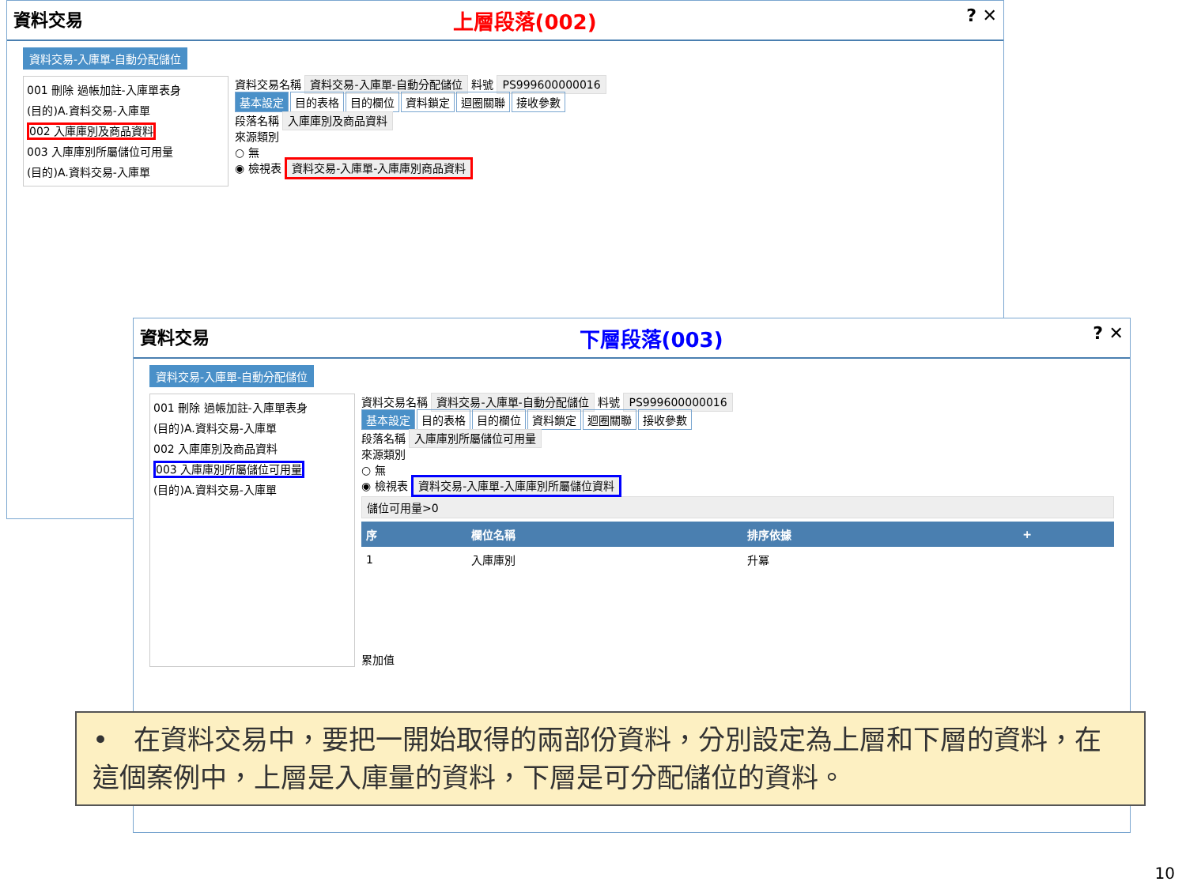資料交易 上層段落(002)? ✕
資料交易-入庫單-自動分配儲位
001 刪除 過帳加註-入庫單表身
(目的)A.資料交易-入庫單
002 入庫庫別及商品資料
003 入庫庫別所屬儲位可用量
(目的)A.資料交易-入庫單
資料交易名稱 資料交易-入庫單-自動分配儲位 料號 PS999600000016
基本設定 目的表格 目的欄位 資料鎖定 迴圈關聯 接收參數
段落名稱 入庫庫別及商品資料
來源類別
○ 無
◉ 檢視表 資料交易-入庫單-入庫庫別商品資料
資料交易 下層段落(003)? ✕
資料交易-入庫單-自動分配儲位
001 刪除 過帳加註-入庫單表身
(目的)A.資料交易-入庫單
002 入庫庫別及商品資料
003 入庫庫別所屬儲位可用量
(目的)A.資料交易-入庫單
資料交易名稱 資料交易-入庫單-自動分配儲位 料號 PS999600000016
基本設定 目的表格 目的欄位 資料鎖定 迴圈關聯 接收參數
段落名稱 入庫庫別所屬儲位可用量
來源類別
○ 無
◉ 檢視表 資料交易-入庫單-入庫庫別所屬儲位資料
儲位可用量>0
| 序 | 欄位名稱 | 排序依據 | + |
| --- | --- | --- | --- |
| 1 | 入庫庫別 | 升冪 | |
累加值
• 在資料交易中，要把一開始取得的兩部份資料，分別設定為上層和下層的資料，在這個案例中，上層是入庫量的資料，下層是可分配儲位的資料。
10